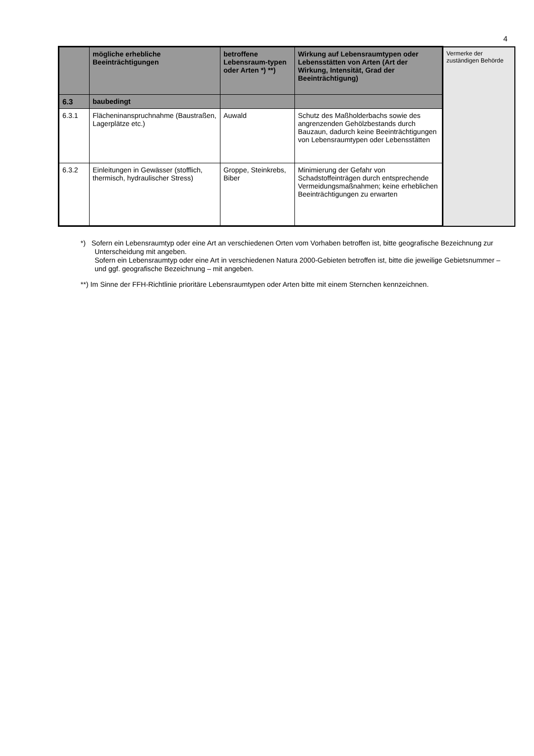4
| | mögliche erhebliche Beeinträchtigungen | betroffene Lebensraum-typen oder Arten *) **) | Wirkung auf Lebensraumtypen oder Lebensstätten von Arten (Art der Wirkung, Intensität, Grad der Beeinträchtigung) | Vermerke der zuständigen Behörde |
| 6.3 | baubedingt | | | |
| 6.3.1 | Flächeninanspruchnahme (Baustraßen, Lagerplätze etc.) | Auwald | Schutz des Maßholderbachs sowie des angrenzenden Gehölzbestands durch Bauzaun, dadurch keine Beeinträchtigungen von Lebensraumtypen oder Lebensstätten | |
| 6.3.2 | Einleitungen in Gewässer (stofflich, thermisch, hydraulischer Stress) | Groppe, Steinkrebs, Biber | Minimierung der Gefahr von Schadstoffeinträgen durch entsprechende Vermeidungsmaßnahmen; keine erheblichen Beeinträchtigungen zu erwarten | |
*) Sofern ein Lebensraumtyp oder eine Art an verschiedenen Orten vom Vorhaben betroffen ist, bitte geografische Bezeichnung zur Unterscheidung mit angeben.
Sofern ein Lebensraumtyp oder eine Art in verschiedenen Natura 2000-Gebieten betroffen ist, bitte die jeweilige Gebietsnummer – und ggf. geografische Bezeichnung – mit angeben.
**) Im Sinne der FFH-Richtlinie prioritäre Lebensraumtypen oder Arten bitte mit einem Sternchen kennzeichnen.